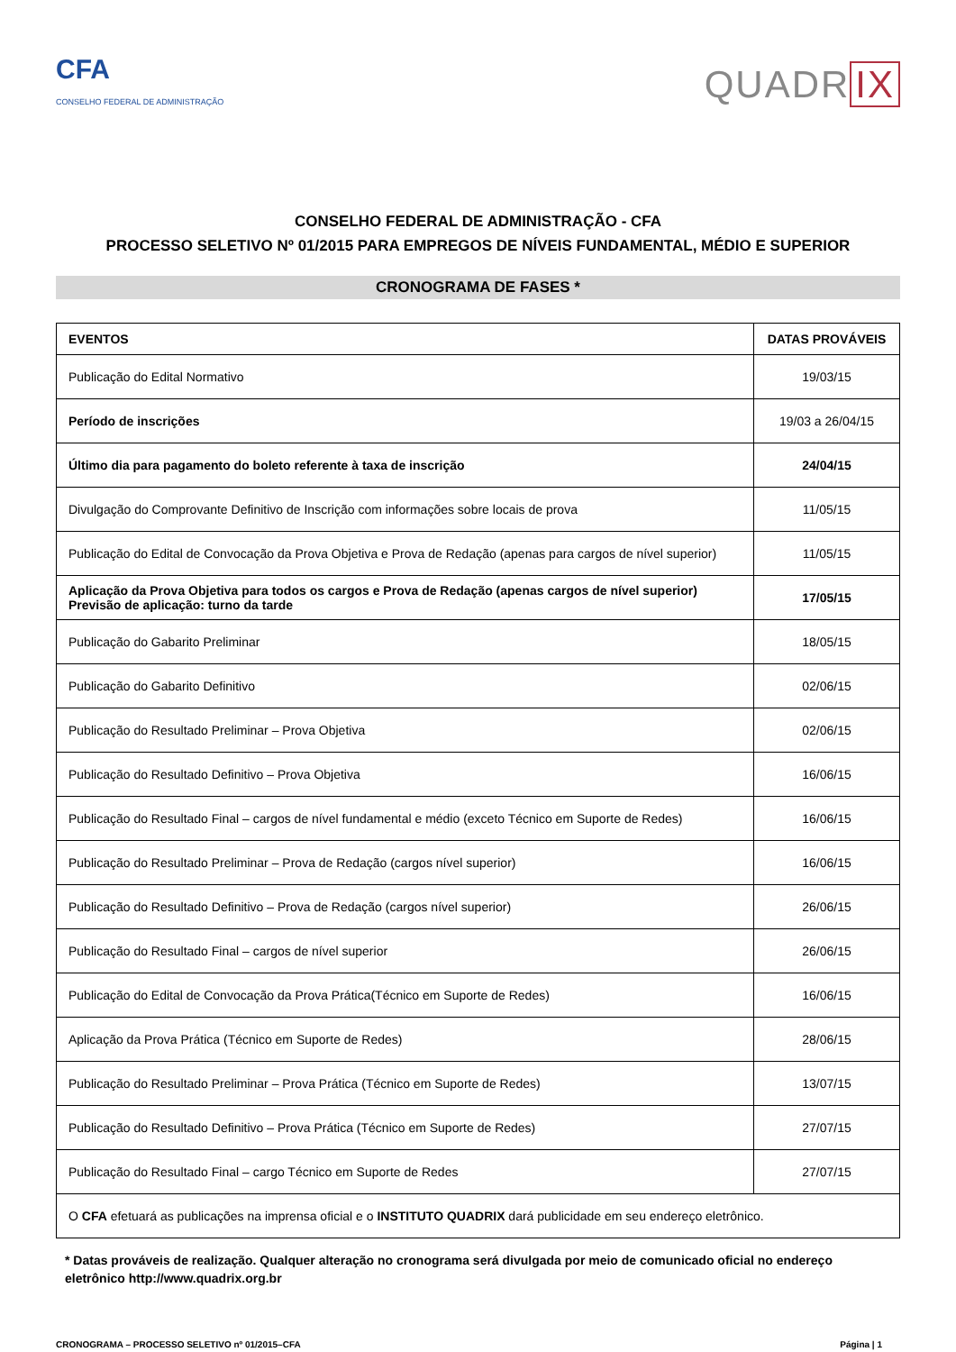CFA
CONSELHO FEDERAL DE ADMINISTRAÇÃO
QUADR IX
CONSELHO FEDERAL DE ADMINISTRAÇÃO - CFA
PROCESSO SELETIVO Nº 01/2015 PARA EMPREGOS DE NÍVEIS FUNDAMENTAL, MÉDIO E SUPERIOR
CRONOGRAMA DE FASES *
| EVENTOS | DATAS PROVÁVEIS |
| --- | --- |
| Publicação do Edital Normativo | 19/03/15 |
| Período de inscrições | 19/03 a 26/04/15 |
| Último dia para pagamento do boleto referente à taxa de inscrição | 24/04/15 |
| Divulgação do Comprovante Definitivo de Inscrição com informações sobre locais de prova | 11/05/15 |
| Publicação do Edital de Convocação da Prova Objetiva e Prova de Redação (apenas para cargos de nível superior) | 11/05/15 |
| Aplicação da Prova Objetiva para todos os cargos e Prova de Redação (apenas cargos de nível superior) Previsão de aplicação: turno da tarde | 17/05/15 |
| Publicação do Gabarito Preliminar | 18/05/15 |
| Publicação do Gabarito Definitivo | 02/06/15 |
| Publicação do Resultado Preliminar – Prova Objetiva | 02/06/15 |
| Publicação do Resultado Definitivo – Prova Objetiva | 16/06/15 |
| Publicação do Resultado Final – cargos de nível fundamental e médio (exceto Técnico em Suporte de Redes) | 16/06/15 |
| Publicação do Resultado Preliminar – Prova de Redação (cargos nível superior) | 16/06/15 |
| Publicação do Resultado Definitivo – Prova de Redação (cargos nível superior) | 26/06/15 |
| Publicação do Resultado Final – cargos de nível superior | 26/06/15 |
| Publicação do Edital de Convocação da Prova Prática(Técnico em Suporte de Redes) | 16/06/15 |
| Aplicação da Prova Prática (Técnico em Suporte de Redes) | 28/06/15 |
| Publicação do Resultado Preliminar – Prova Prática (Técnico em Suporte de Redes) | 13/07/15 |
| Publicação do Resultado Definitivo – Prova Prática (Técnico em Suporte de Redes) | 27/07/15 |
| Publicação do Resultado Final – cargo Técnico em Suporte de Redes | 27/07/15 |
| O CFA efetuará as publicações na imprensa oficial e o INSTITUTO QUADRIX dará publicidade em seu endereço eletrônico. | |
* Datas prováveis de realização. Qualquer alteração no cronograma será divulgada por meio de comunicado oficial no endereço eletrônico http://www.quadrix.org.br
CRONOGRAMA – PROCESSO SELETIVO nº 01/2015–CFA Página | 1